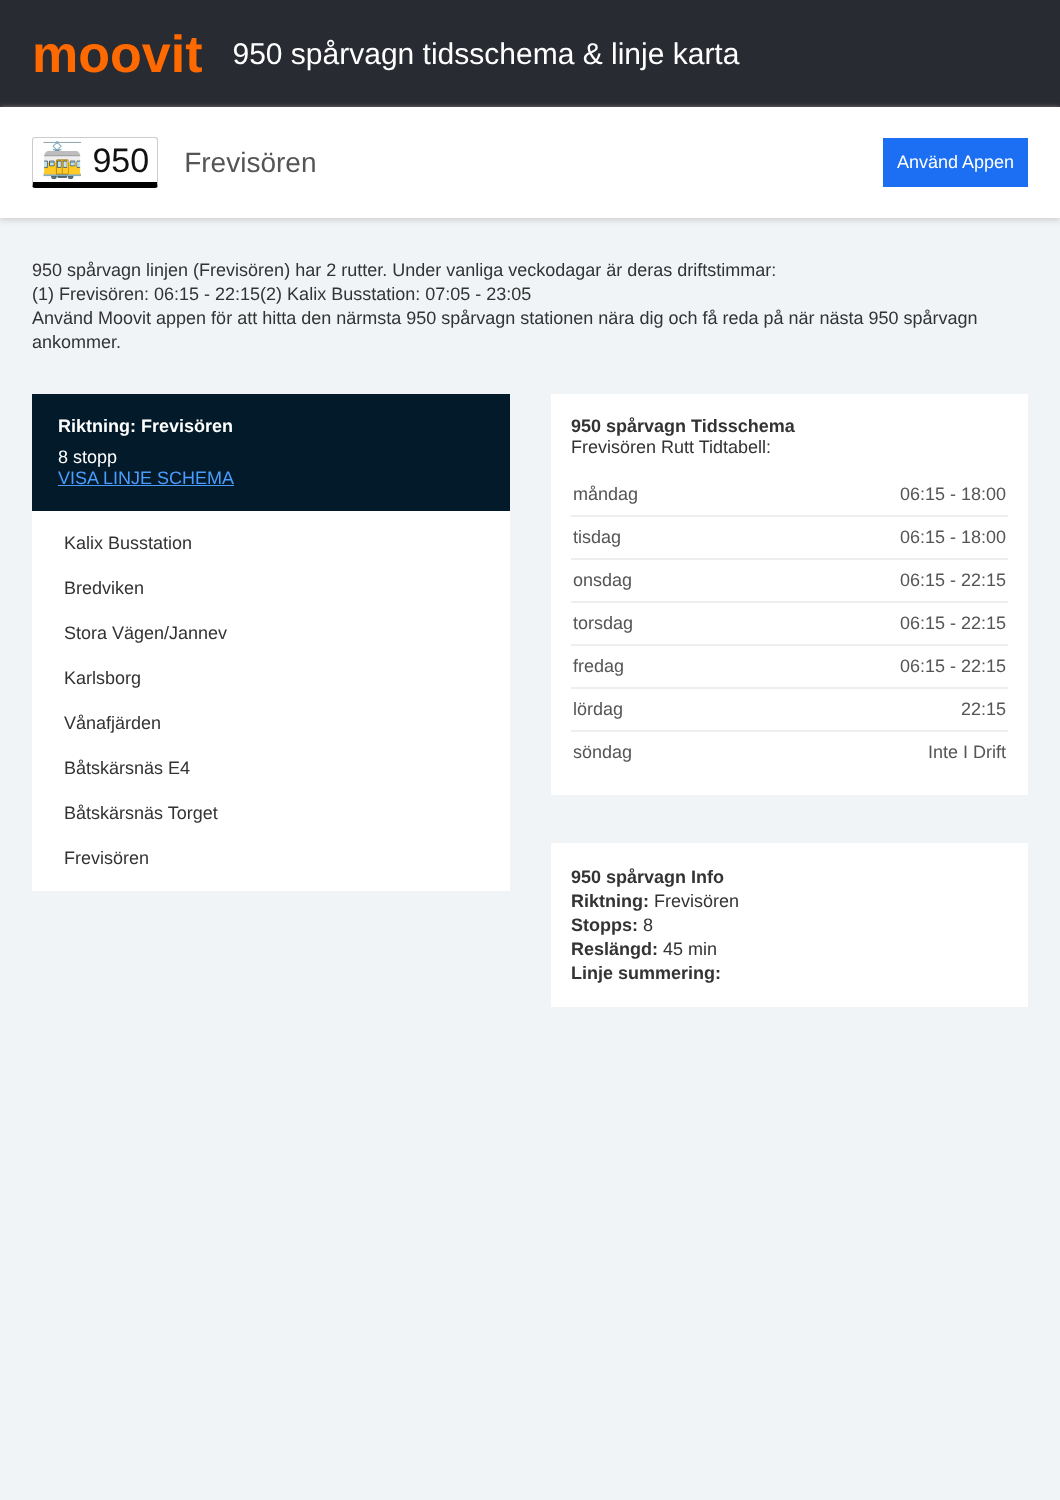moovit
950 spårvagn tidsschema & linje karta
🚋 950
Frevisören
Använd Appen
950 spårvagn linjen (Frevisören) har 2 rutter. Under vanliga veckodagar är deras driftstimmar:
(1) Frevisören: 06:15 - 22:15(2) Kalix Busstation: 07:05 - 23:05
Använd Moovit appen för att hitta den närmsta 950 spårvagn stationen nära dig och få reda på när nästa 950 spårvagn ankommer.
Riktning: Frevisören
8 stopp
VISA LINJE SCHEMA
Kalix Busstation
Bredviken
Stora Vägen/Jannev
Karlsborg
Vånafjärden
Båtskärsnäs E4
Båtskärsnäs Torget
Frevisören
950 spårvagn Tidsschema
Frevisören Rutt Tidtabell:
| måndag | 06:15 - 18:00 |
| tisdag | 06:15 - 18:00 |
| onsdag | 06:15 - 22:15 |
| torsdag | 06:15 - 22:15 |
| fredag | 06:15 - 22:15 |
| lördag | 22:15 |
| söndag | Inte I Drift |
950 spårvagn Info
Riktning: Frevisören
Stopps: 8
Reslängd: 45 min
Linje summering: